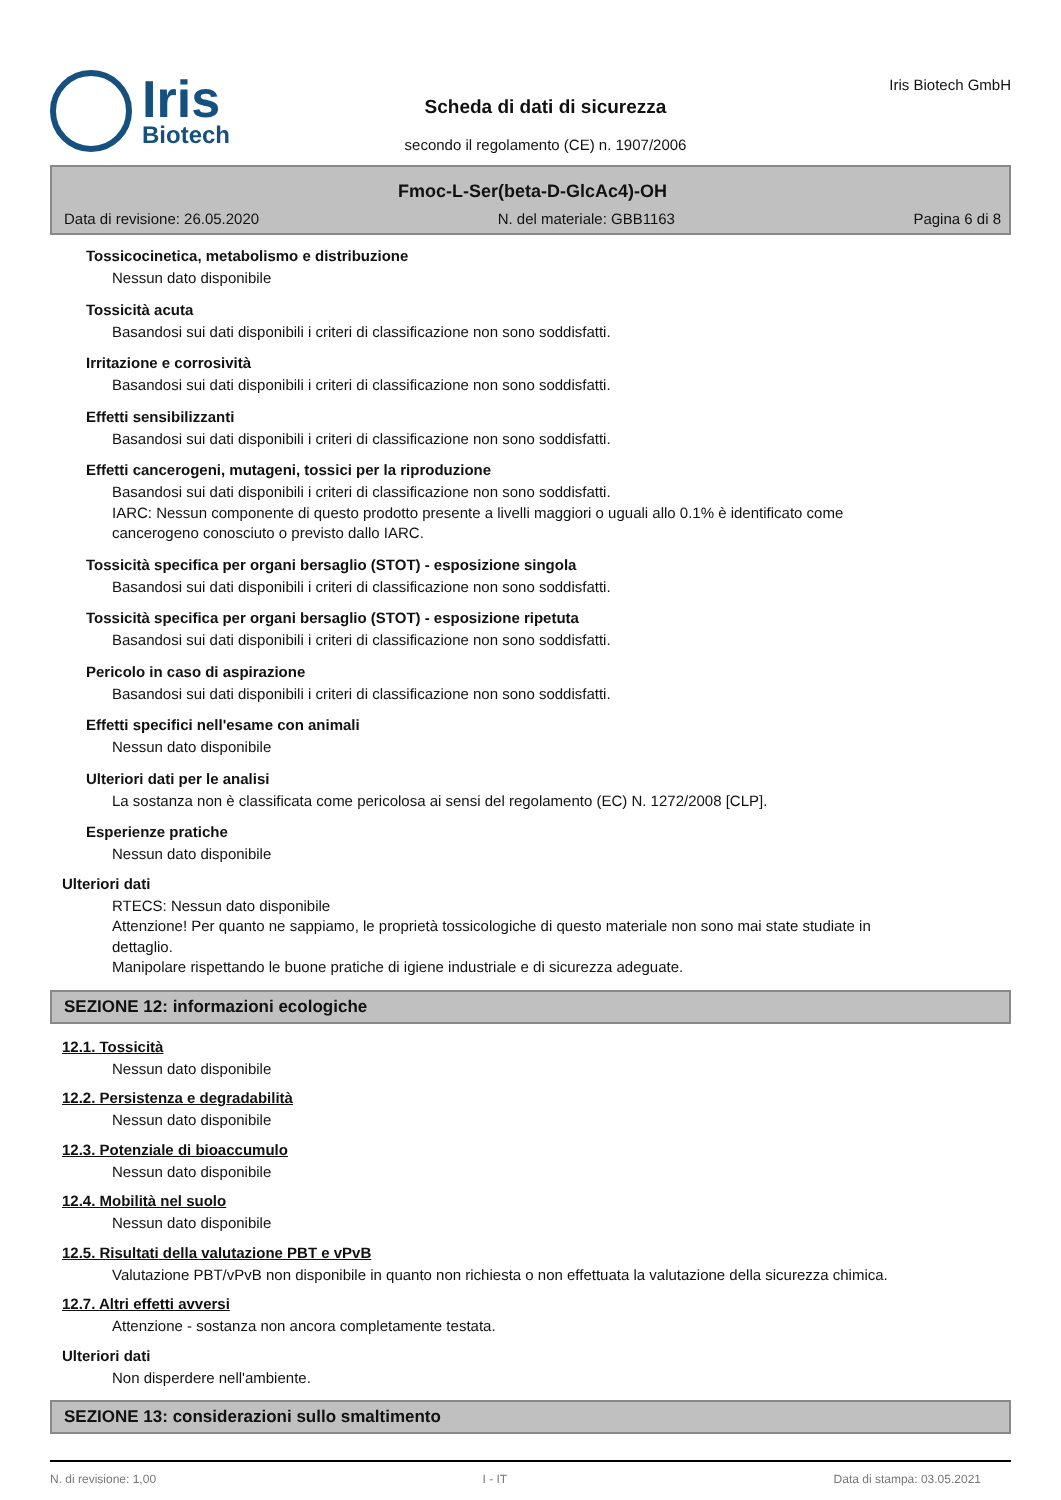Iris
Biotech
Scheda di dati di sicurezza
secondo il regolamento (CE) n. 1907/2006
Iris Biotech GmbH
Fmoc-L-Ser(beta-D-GlcAc4)-OH
Data di revisione: 26.05.2020 N. del materiale: GBB1163 Pagina 6 di 8
Tossicocinetica, metabolismo e distribuzione
Nessun dato disponibile
Tossicità acuta
Basandosi sui dati disponibili i criteri di classificazione non sono soddisfatti.
Irritazione e corrosività
Basandosi sui dati disponibili i criteri di classificazione non sono soddisfatti.
Effetti sensibilizzanti
Basandosi sui dati disponibili i criteri di classificazione non sono soddisfatti.
Effetti cancerogeni, mutageni, tossici per la riproduzione
Basandosi sui dati disponibili i criteri di classificazione non sono soddisfatti.
IARC: Nessun componente di questo prodotto presente a livelli maggiori o uguali allo 0.1% è identificato come cancerogeno conosciuto o previsto dallo IARC.
Tossicità specifica per organi bersaglio (STOT) - esposizione singola
Basandosi sui dati disponibili i criteri di classificazione non sono soddisfatti.
Tossicità specifica per organi bersaglio (STOT) - esposizione ripetuta
Basandosi sui dati disponibili i criteri di classificazione non sono soddisfatti.
Pericolo in caso di aspirazione
Basandosi sui dati disponibili i criteri di classificazione non sono soddisfatti.
Effetti specifici nell'esame con animali
Nessun dato disponibile
Ulteriori dati per le analisi
La sostanza non è classificata come pericolosa ai sensi del regolamento (EC) N. 1272/2008 [CLP].
Esperienze pratiche
Nessun dato disponibile
Ulteriori dati
RTECS: Nessun dato disponibile
Attenzione! Per quanto ne sappiamo, le proprietà tossicologiche di questo materiale non sono mai state studiate in dettaglio.
Manipolare rispettando le buone pratiche di igiene industriale e di sicurezza adeguate.
SEZIONE 12: informazioni ecologiche
12.1. Tossicità
Nessun dato disponibile
12.2. Persistenza e degradabilità
Nessun dato disponibile
12.3. Potenziale di bioaccumulo
Nessun dato disponibile
12.4. Mobilità nel suolo
Nessun dato disponibile
12.5. Risultati della valutazione PBT e vPvB
Valutazione PBT/vPvB non disponibile in quanto non richiesta o non effettuata la valutazione della sicurezza chimica.
12.7. Altri effetti avversi
Attenzione - sostanza non ancora completamente testata.
Ulteriori dati
Non disperdere nell'ambiente.
SEZIONE 13: considerazioni sullo smaltimento
N. di revisione: 1,00 I - IT Data di stampa: 03.05.2021